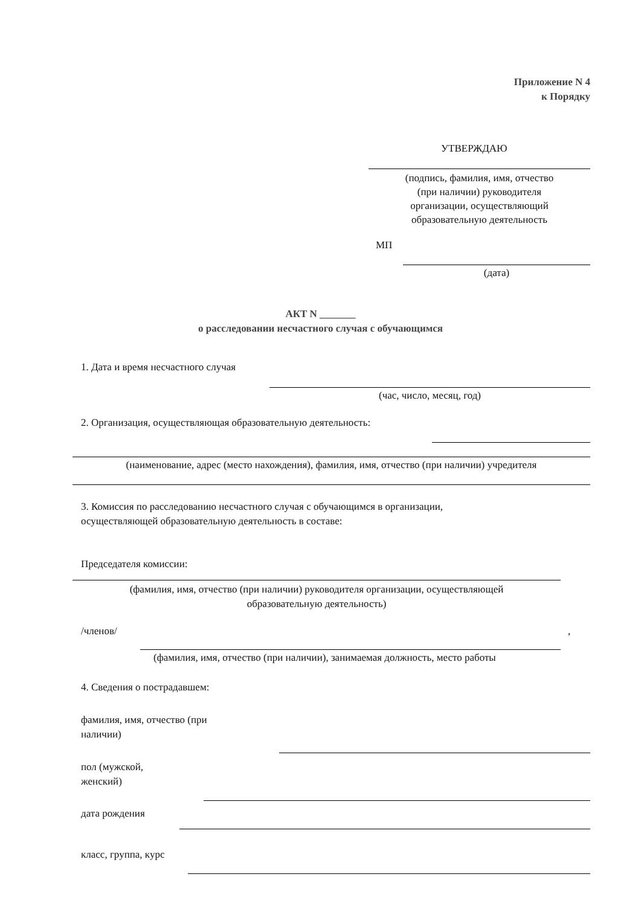Приложение N 4
к Порядку
УТВЕРЖДАЮ
(подпись, фамилия, имя, отчество
(при наличии) руководителя
организации, осуществляющий
образовательную деятельность
МП
(дата)
АКТ N _______
о расследовании несчастного случая с обучающимся
1. Дата и время несчастного случая
(час, число, месяц, год)
2. Организация, осуществляющая образовательную деятельность:
(наименование, адрес (место нахождения), фамилия, имя, отчество (при наличии) учредителя
3. Комиссия по расследованию несчастного случая с обучающимся в организации,
осуществляющей образовательную деятельность в составе:
Председателя комиссии:
(фамилия, имя, отчество (при наличии) руководителя организации, осуществляющей
образовательную деятельность)
/членов/ ,
(фамилия, имя, отчество (при наличии), занимаемая должность, место работы
4. Сведения о пострадавшем:
фамилия, имя, отчество (при
наличии)
пол (мужской,
женский)
дата рождения
класс, группа, курс